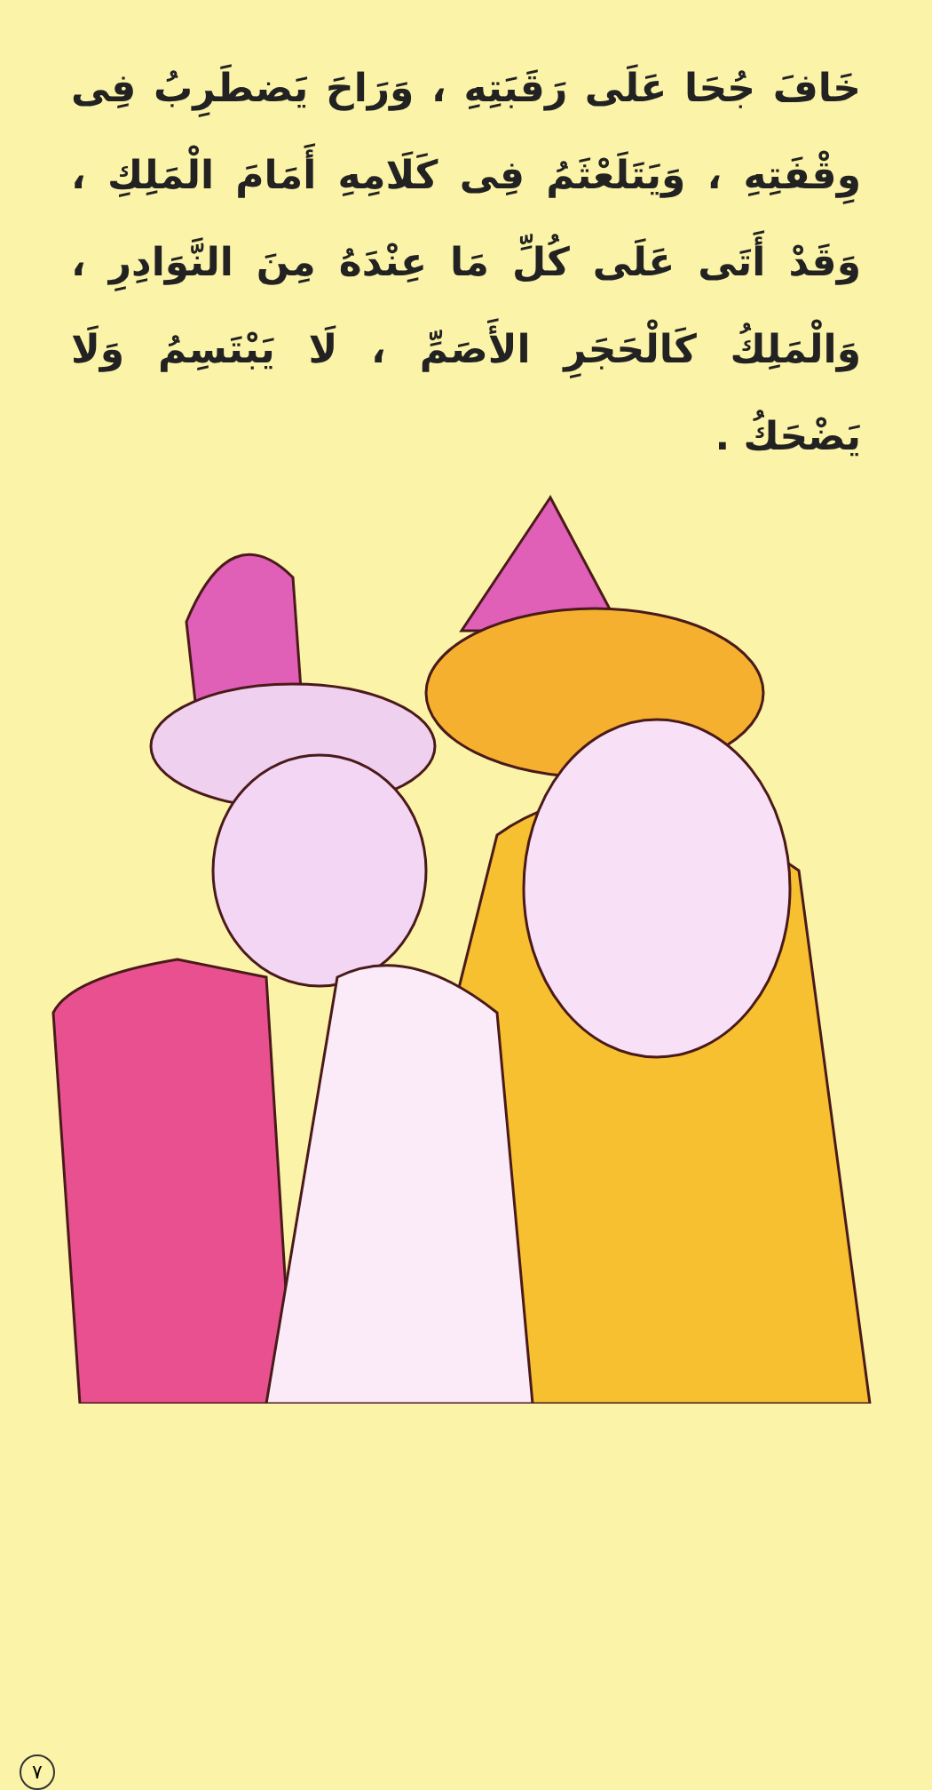خَافَ جُحَا عَلَى رَقَبَتِهِ ، وَرَاحَ يَضطَرِبُ فِى وِقْفَتِهِ ، وَيَتَلَعْثَمُ فِى كَلَامِهِ أَمَامَ الْمَلِكِ ، وَقَدْ أَتَى عَلَى كُلِّ مَا عِنْدَهُ مِنَ النَّوَادِرِ ، وَالْمَلِكُ كَالْحَجَرِ الأَصَمِّ ، لَا يَبْتَسِمُ وَلَا يَضْحَكُ .
٧